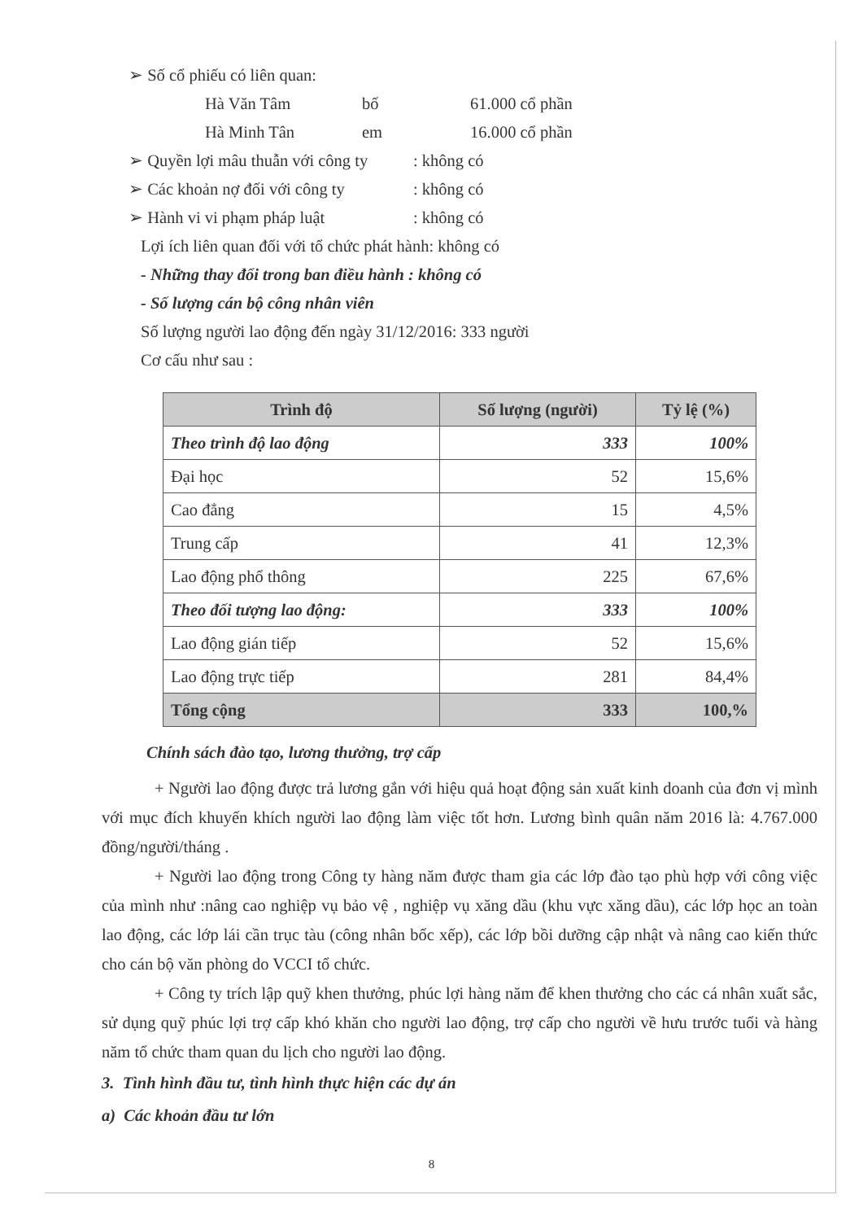➢ Số cổ phiếu có liên quan:
Hà Văn Tâm bố 61.000 cổ phần
Hà Minh Tân em 16.000 cổ phần
➢ Quyền lợi mâu thuẫn với công ty: không có
➢ Các khoản nợ đối với công ty: không có
➢ Hành vi vi phạm pháp luật: không có
Lợi ích liên quan đối với tổ chức phát hành: không có
- Những thay đổi trong ban điều hành : không có
- Số lượng cán bộ công nhân viên
Số lượng người lao động đến ngày 31/12/2016: 333 người
Cơ cấu như sau :
| Trình độ | Số lượng (người) | Tỷ lệ (%) |
| --- | --- | --- |
| Theo trình độ lao động | 333 | 100% |
| Đại học | 52 | 15,6% |
| Cao đẳng | 15 | 4,5% |
| Trung cấp | 41 | 12,3% |
| Lao động phổ thông | 225 | 67,6% |
| Theo đối tượng lao động: | 333 | 100% |
| Lao động gián tiếp | 52 | 15,6% |
| Lao động trực tiếp | 281 | 84,4% |
| Tổng cộng | 333 | 100,% |
Chính sách đào tạo, lương thưởng, trợ cấp
+ Người lao động được trả lương gắn với hiệu quả hoạt động sản xuất kinh doanh của đơn vị mình với mục đích khuyến khích người lao động làm việc tốt hơn. Lương bình quân năm 2016 là: 4.767.000 đồng/người/tháng .
+ Người lao động trong Công ty hàng năm được tham gia các lớp đào tạo phù hợp với công việc của mình như :nâng cao nghiệp vụ bảo vệ , nghiệp vụ xăng dầu (khu vực xăng dầu), các lớp học an toàn lao động, các lớp lái cần trục tàu (công nhân bốc xếp), các lớp bồi dưỡng cập nhật và nâng cao kiến thức cho cán bộ văn phòng do VCCI tổ chức.
+ Công ty trích lập quỹ khen thưởng, phúc lợi hàng năm để khen thưởng cho các cá nhân xuất sắc, sử dụng quỹ phúc lợi trợ cấp khó khăn cho người lao động, trợ cấp cho người về hưu trước tuổi và hàng năm tổ chức tham quan du lịch cho người lao động.
3. Tình hình đầu tư, tình hình thực hiện các dự án
a) Các khoản đầu tư lớn
8